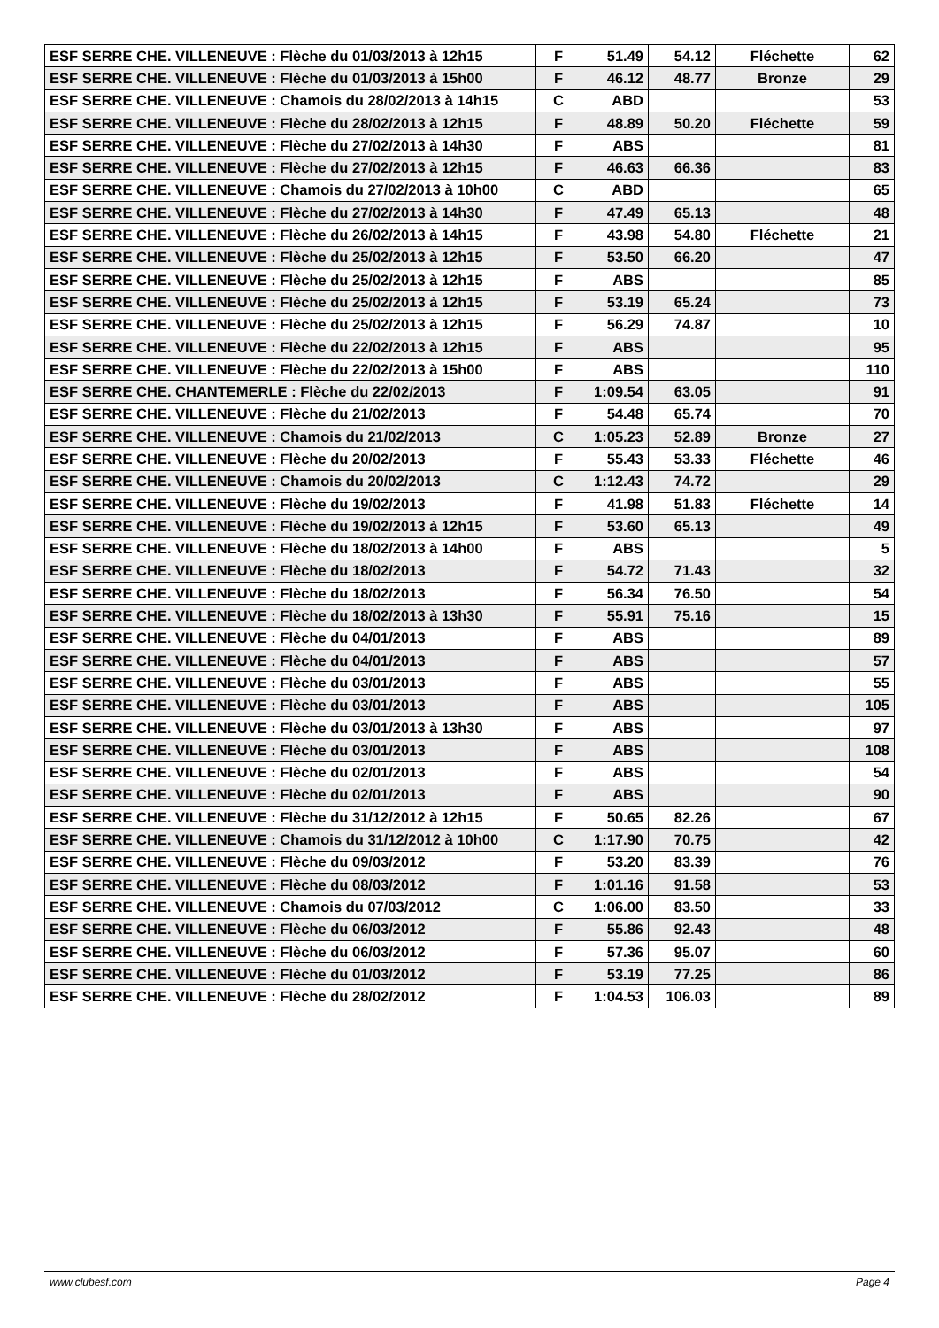| ESF SERRE CHE. VILLENEUVE : Flèche du 01/03/2013 à 12h15 | F | 51.49 | 54.12 | Fléchette | 62 |
| ESF SERRE CHE. VILLENEUVE : Flèche du 01/03/2013 à 15h00 | F | 46.12 | 48.77 | Bronze | 29 |
| ESF SERRE CHE. VILLENEUVE : Chamois du 28/02/2013 à 14h15 | C | ABD | | | 53 |
| ESF SERRE CHE. VILLENEUVE : Flèche du 28/02/2013 à 12h15 | F | 48.89 | 50.20 | Fléchette | 59 |
| ESF SERRE CHE. VILLENEUVE : Flèche du 27/02/2013 à 14h30 | F | ABS | | | 81 |
| ESF SERRE CHE. VILLENEUVE : Flèche du 27/02/2013 à 12h15 | F | 46.63 | 66.36 | | 83 |
| ESF SERRE CHE. VILLENEUVE : Chamois du 27/02/2013 à 10h00 | C | ABD | | | 65 |
| ESF SERRE CHE. VILLENEUVE : Flèche du 27/02/2013 à 14h30 | F | 47.49 | 65.13 | | 48 |
| ESF SERRE CHE. VILLENEUVE : Flèche du 26/02/2013 à 14h15 | F | 43.98 | 54.80 | Fléchette | 21 |
| ESF SERRE CHE. VILLENEUVE : Flèche du 25/02/2013 à 12h15 | F | 53.50 | 66.20 | | 47 |
| ESF SERRE CHE. VILLENEUVE : Flèche du 25/02/2013 à 12h15 | F | ABS | | | 85 |
| ESF SERRE CHE. VILLENEUVE : Flèche du 25/02/2013 à 12h15 | F | 53.19 | 65.24 | | 73 |
| ESF SERRE CHE. VILLENEUVE : Flèche du 25/02/2013 à 12h15 | F | 56.29 | 74.87 | | 10 |
| ESF SERRE CHE. VILLENEUVE : Flèche du 22/02/2013 à 12h15 | F | ABS | | | 95 |
| ESF SERRE CHE. VILLENEUVE : Flèche du 22/02/2013 à 15h00 | F | ABS | | | 110 |
| ESF SERRE CHE. CHANTEMERLE : Flèche du 22/02/2013 | F | 1:09.54 | 63.05 | | 91 |
| ESF SERRE CHE. VILLENEUVE : Flèche du 21/02/2013 | F | 54.48 | 65.74 | | 70 |
| ESF SERRE CHE. VILLENEUVE : Chamois du 21/02/2013 | C | 1:05.23 | 52.89 | Bronze | 27 |
| ESF SERRE CHE. VILLENEUVE : Flèche du 20/02/2013 | F | 55.43 | 53.33 | Fléchette | 46 |
| ESF SERRE CHE. VILLENEUVE : Chamois du 20/02/2013 | C | 1:12.43 | 74.72 | | 29 |
| ESF SERRE CHE. VILLENEUVE : Flèche du 19/02/2013 | F | 41.98 | 51.83 | Fléchette | 14 |
| ESF SERRE CHE. VILLENEUVE : Flèche du 19/02/2013 à 12h15 | F | 53.60 | 65.13 | | 49 |
| ESF SERRE CHE. VILLENEUVE : Flèche du 18/02/2013 à 14h00 | F | ABS | | | 5 |
| ESF SERRE CHE. VILLENEUVE : Flèche du 18/02/2013 | F | 54.72 | 71.43 | | 32 |
| ESF SERRE CHE. VILLENEUVE : Flèche du 18/02/2013 | F | 56.34 | 76.50 | | 54 |
| ESF SERRE CHE. VILLENEUVE : Flèche du 18/02/2013 à 13h30 | F | 55.91 | 75.16 | | 15 |
| ESF SERRE CHE. VILLENEUVE : Flèche du 04/01/2013 | F | ABS | | | 89 |
| ESF SERRE CHE. VILLENEUVE : Flèche du 04/01/2013 | F | ABS | | | 57 |
| ESF SERRE CHE. VILLENEUVE : Flèche du 03/01/2013 | F | ABS | | | 55 |
| ESF SERRE CHE. VILLENEUVE : Flèche du 03/01/2013 | F | ABS | | | 105 |
| ESF SERRE CHE. VILLENEUVE : Flèche du 03/01/2013 à 13h30 | F | ABS | | | 97 |
| ESF SERRE CHE. VILLENEUVE : Flèche du 03/01/2013 | F | ABS | | | 108 |
| ESF SERRE CHE. VILLENEUVE : Flèche du 02/01/2013 | F | ABS | | | 54 |
| ESF SERRE CHE. VILLENEUVE : Flèche du 02/01/2013 | F | ABS | | | 90 |
| ESF SERRE CHE. VILLENEUVE : Flèche du 31/12/2012 à 12h15 | F | 50.65 | 82.26 | | 67 |
| ESF SERRE CHE. VILLENEUVE : Chamois du 31/12/2012 à 10h00 | C | 1:17.90 | 70.75 | | 42 |
| ESF SERRE CHE. VILLENEUVE : Flèche du 09/03/2012 | F | 53.20 | 83.39 | | 76 |
| ESF SERRE CHE. VILLENEUVE : Flèche du 08/03/2012 | F | 1:01.16 | 91.58 | | 53 |
| ESF SERRE CHE. VILLENEUVE : Chamois du 07/03/2012 | C | 1:06.00 | 83.50 | | 33 |
| ESF SERRE CHE. VILLENEUVE : Flèche du 06/03/2012 | F | 55.86 | 92.43 | | 48 |
| ESF SERRE CHE. VILLENEUVE : Flèche du 06/03/2012 | F | 57.36 | 95.07 | | 60 |
| ESF SERRE CHE. VILLENEUVE : Flèche du 01/03/2012 | F | 53.19 | 77.25 | | 86 |
| ESF SERRE CHE. VILLENEUVE : Flèche du 28/02/2012 | F | 1:04.53 | 106.03 | | 89 |
www.clubesf.com Page 4